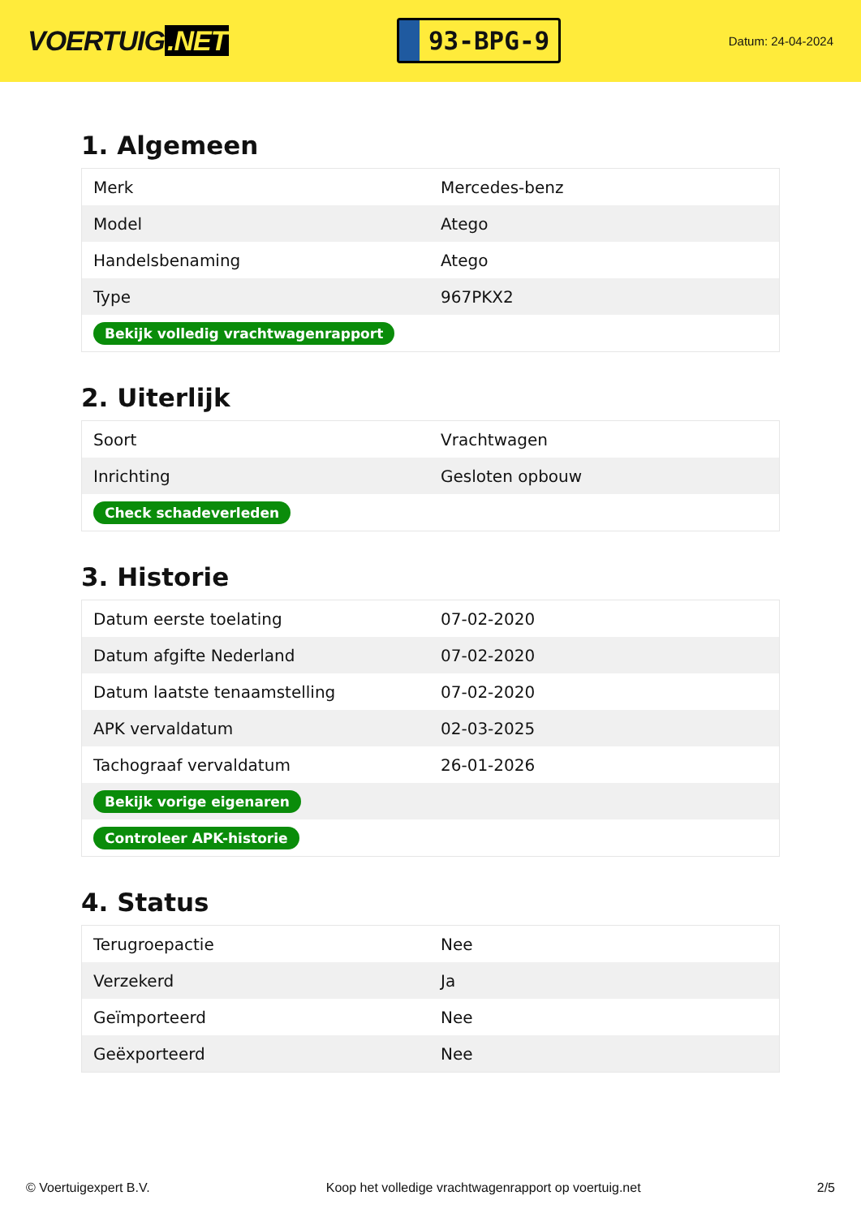VOERTUIG.NET
93-BPG-9
Datum: 24-04-2024
1. Algemeen
| Merk | Mercedes-benz |
| Model | Atego |
| Handelsbenaming | Atego |
| Type | 967PKX2 |
| Bekijk volledig vrachtwagenrapport | |
2. Uiterlijk
| Soort | Vrachtwagen |
| Inrichting | Gesloten opbouw |
| Check schadeverleden | |
3. Historie
| Datum eerste toelating | 07-02-2020 |
| Datum afgifte Nederland | 07-02-2020 |
| Datum laatste tenaamstelling | 07-02-2020 |
| APK vervaldatum | 02-03-2025 |
| Tachograaf vervaldatum | 26-01-2026 |
| Bekijk vorige eigenaren | |
| Controleer APK-historie | |
4. Status
| Terugroepactie | Nee |
| Verzekerd | Ja |
| Geïmporteerd | Nee |
| Geëxporteerd | Nee |
© Voertuigexpert B.V. Koop het volledige vrachtwagenrapport op voertuig.net 2/5